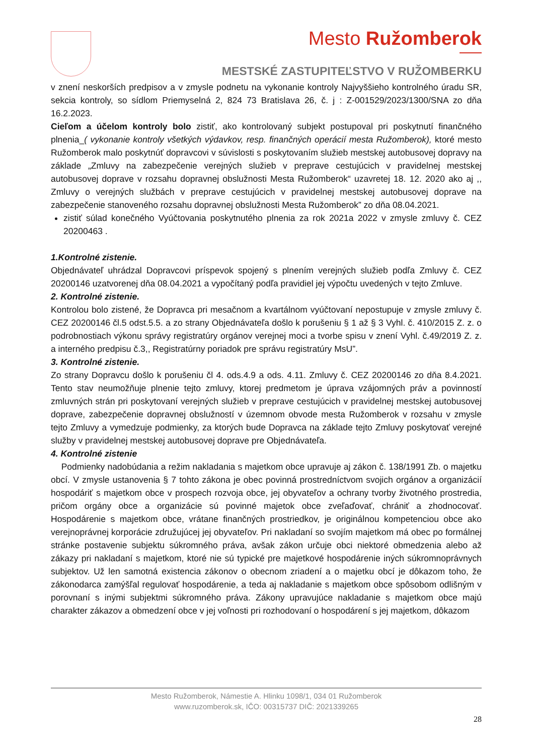Mesto Ružomberok
MESTSKÉ ZASTUPITEĽSTVO V RUŽOMBERKU
v znení neskorších predpisov a v zmysle podnetu na vykonanie kontroly Najvyššieho kontrolného úradu SR, sekcia kontroly, so sídlom Priemyselná 2, 824 73 Bratislava 26, č. j : Z-001529/2023/1300/SNA zo dňa 16.2.2023.
Cieľom a účelom kontroly bolo zistiť, ako kontrolovaný subjekt postupoval pri poskytnutí finančného plnenia_( vykonanie kontroly všetkých výdavkov, resp. finančných operácií mesta Ružomberok), ktoré mesto Ružomberok malo poskytnúť dopravcovi v súvislosti s poskytovaním služieb mestskej autobusovej dopravy na základe „Zmluvy na zabezpečenie verejných služieb v preprave cestujúcich v pravidelnej mestskej autobusovej doprave v rozsahu dopravnej obslužnosti Mesta Ružomberok“ uzavretej 18. 12. 2020 ako aj ,, Zmluvy o verejných službách v preprave cestujúcich v pravidelnej mestskej autobusovej doprave na zabezpečenie stanoveného rozsahu dopravnej obslužnosti Mesta Ružomberok” zo dňa 08.04.2021.
zistiť súlad konečného Vyúčtovania poskytnutého plnenia za rok 2021a 2022 v zmysle zmluvy č. CEZ 20200463 .
1.Kontrolné zistenie.
Objednávateľ uhrádzal Dopravcovi príspevok spojený s plnením verejných služieb podľa Zmluvy č. CEZ 20200146 uzatvorenej dňa 08.04.2021 a vypočítaný podľa pravidiel jej výpočtu uvedených v tejto Zmluve.
2. Kontrolné zistenie.
Kontrolou bolo zistené, že Dopravca pri mesačnom a kvartálnom vyúčtovaní nepostupuje v zmysle zmluvy č. CEZ 20200146 čl.5 odst.5.5. a zo strany Objednávateľa došlo k porušeniu § 1 až § 3 Vyhl. č. 410/2015 Z. z. o podrobnostiach výkonu správy registratúry orgánov verejnej moci a tvorbe spisu v znení Vyhl. č.49/2019 Z. z. a interného predpisu č.3,, Registratúrny poriadok pre správu registratúry MsU”.
3. Kontrolné zistenie.
Zo strany Dopravcu došlo k porušeniu čl 4. ods.4.9 a ods. 4.11. Zmluvy č. CEZ 20200146 zo dňa 8.4.2021. Tento stav neumožňuje plnenie tejto zmluvy, ktorej predmetom je úprava vzájomných práv a povinností zmluvných strán pri poskytovaní verejných služieb v preprave cestujúcich v pravidelnej mestskej autobusovej doprave, zabezpečenie dopravnej obslužností v územnom obvode mesta Ružomberok v rozsahu v zmysle tejto Zmluvy a vymedzuje podmienky, za ktorých bude Dopravca na základe tejto Zmluvy poskytovať verejné služby v pravidelnej mestskej autobusovej doprave pre Objednávateľa.
4. Kontrolné zistenie
Podmienky nadobúdania a režim nakladania s majetkom obce upravuje aj zákon č. 138/1991 Zb. o majetku obcí. V zmysle ustanovenia § 7 tohto zákona je obec povinná prostredníctvom svojich orgánov a organizácií hospodáriť s majetkom obce v prospech rozvoja obce, jej obyvateľov a ochrany tvorby životného prostredia, pričom orgány obce a organizácie sú povinné majetok obce zveľaďovať, chrániť a zhodnocovať. Hospodárenie s majetkom obce, vrátane finančných prostriedkov, je originálnou kompetenciou obce ako verejnoprávnej korporácie združujúcej jej obyvateľov. Pri nakladaní so svojím majetkom má obec po formálnej stránke postavenie subjektu súkromného práva, avšak zákon určuje obci niektoré obmedzenia alebo až zákazy pri nakladaní s majetkom, ktoré nie sú typické pre majetkové hospodárenie iných súkromnoprávnych subjektov. Už len samotná existencia zákonov o obecnom zriadení a o majetku obcí je dôkazom toho, že zákonodarca zamýšľal regulovať hospodárenie, a teda aj nakladanie s majetkom obce spôsobom odlišným v porovnaní s inými subjektmi súkromného práva. Zákony upravujúce nakladanie s majetkom obce majú charakter zákazov a obmedzení obce v jej voľnosti pri rozhodovaní o hospodárení s jej majetkom, dôkazom
Mesto Ružomberok, Námestie A. Hlinku 1098/1, 034 01 Ružomberok
www.ruzomberok.sk, IČO: 00315737 DIČ: 2021339265
28